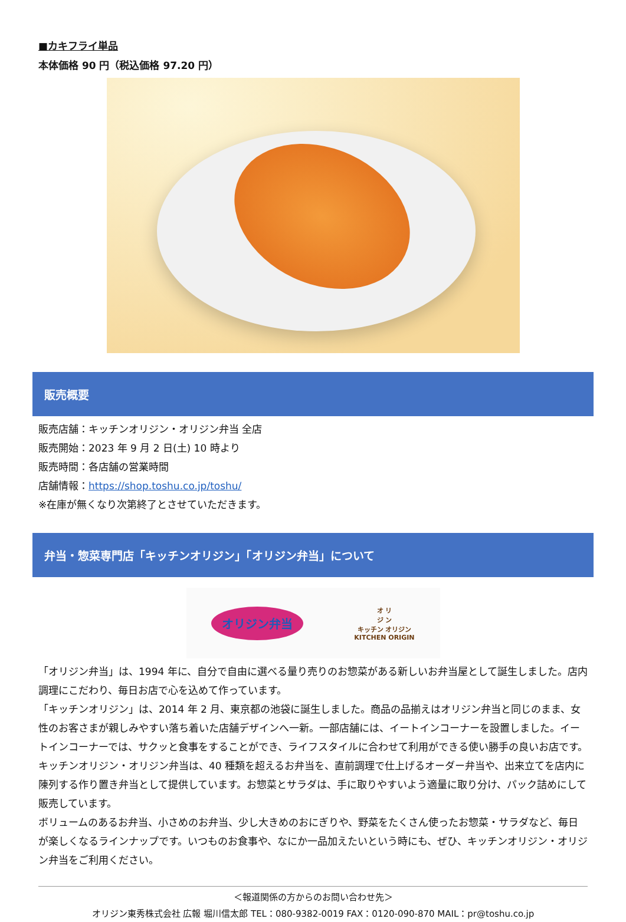■カキフライ単品
本体価格 90 円（税込価格 97.20 円）
販売概要
販売店舗：キッチンオリジン・オリジン弁当 全店
販売開始：2023 年 9 月 2 日(土) 10 時より
販売時間：各店舗の営業時間
店舗情報：https://shop.toshu.co.jp/toshu/
※在庫が無くなり次第終了とさせていただきます。
弁当・惣菜専門店「キッチンオリジン」「オリジン弁当」について
オリジン弁当
オ リ
ジ ン
キッチン オリジン
KITCHEN ORIGIN
「オリジン弁当」は、1994 年に、自分で自由に選べる量り売りのお惣菜がある新しいお弁当屋として誕生しました。店内調理にこだわり、毎日お店で心を込めて作っています。
「キッチンオリジン」は、2014 年 2 月、東京都の池袋に誕生しました。商品の品揃えはオリジン弁当と同じのまま、女性のお客さまが親しみやすい落ち着いた店舗デザインへ一新。一部店舗には、イートインコーナーを設置しました。イートインコーナーでは、サクッと食事をすることができ、ライフスタイルに合わせて利用ができる使い勝手の良いお店です。
キッチンオリジン・オリジン弁当は、40 種類を超えるお弁当を、直前調理で仕上げるオーダー弁当や、出来立てを店内に陳列する作り置き弁当として提供しています。お惣菜とサラダは、手に取りやすいよう適量に取り分け、パック詰めにして販売しています。
ボリュームのあるお弁当、小さめのお弁当、少し大きめのおにぎりや、野菜をたくさん使ったお惣菜・サラダなど、毎日が楽しくなるラインナップです。いつものお食事や、なにか一品加えたいという時にも、ぜひ、キッチンオリジン・オリジン弁当をご利用ください。
＜報道関係の方からのお問い合わせ先＞
オリジン東秀株式会社 広報 堀川信太郎 TEL：080-9382-0019 FAX：0120-090-870 MAIL：pr@toshu.co.jp